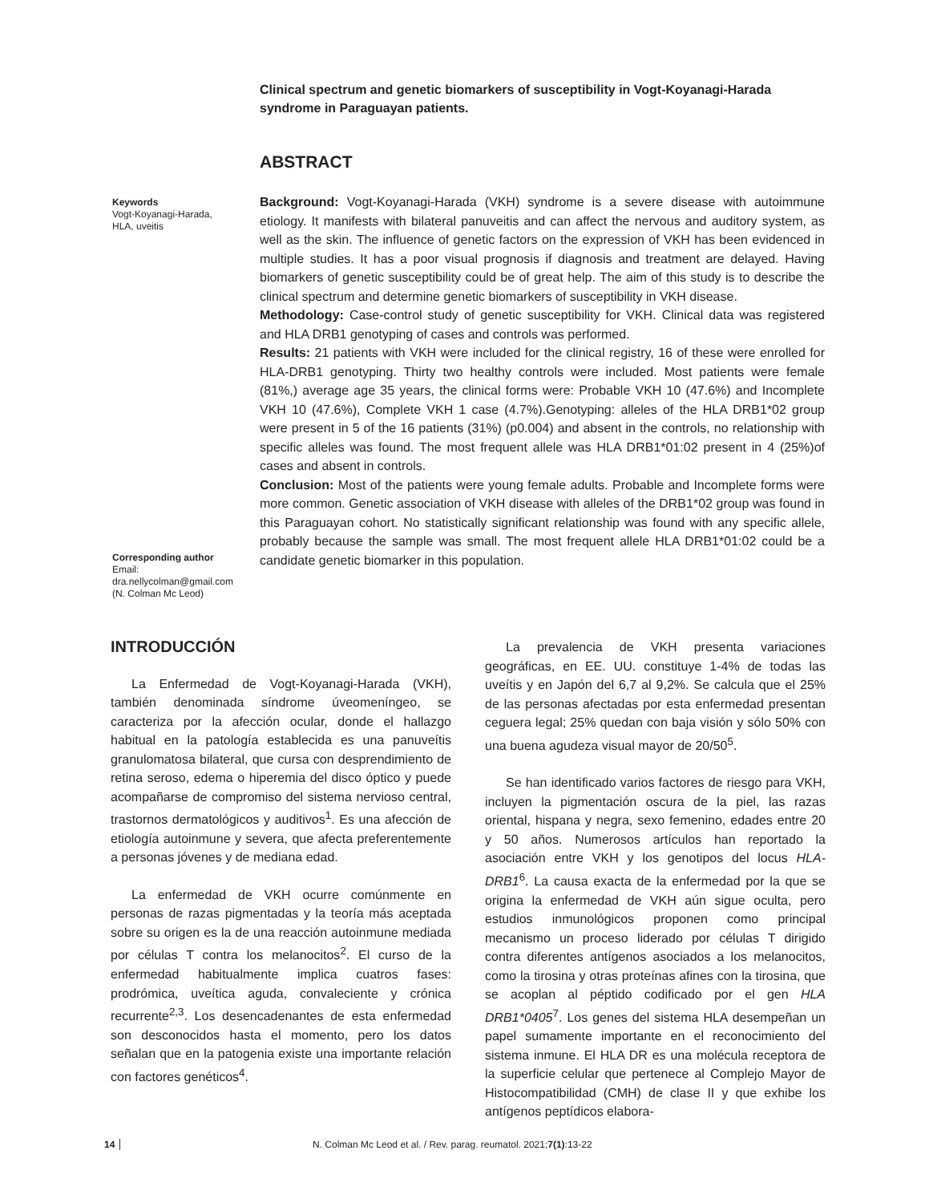Clinical spectrum and genetic biomarkers of susceptibility in Vogt-Koyanagi-Harada syndrome in Paraguayan patients.
ABSTRACT
Keywords
Vogt-Koyanagi-Harada,
HLA, uveitis
Corresponding author
Email:
dra.nellycolman@gmail.com
(N. Colman Mc Leod)
Background: Vogt-Koyanagi-Harada (VKH) syndrome is a severe disease with autoimmune etiology. It manifests with bilateral panuveitis and can affect the nervous and auditory system, as well as the skin. The influence of genetic factors on the expression of VKH has been evidenced in multiple studies. It has a poor visual prognosis if diagnosis and treatment are delayed. Having biomarkers of genetic susceptibility could be of great help. The aim of this study is to describe the clinical spectrum and determine genetic biomarkers of susceptibility in VKH disease.
Methodology: Case-control study of genetic susceptibility for VKH. Clinical data was registered and HLA DRB1 genotyping of cases and controls was performed.
Results: 21 patients with VKH were included for the clinical registry, 16 of these were enrolled for HLA-DRB1 genotyping. Thirty two healthy controls were included. Most patients were female (81%,) average age 35 years, the clinical forms were: Probable VKH 10 (47.6%) and Incomplete VKH 10 (47.6%), Complete VKH 1 case (4.7%).Genotyping: alleles of the HLA DRB1*02 group were present in 5 of the 16 patients (31%) (p0.004) and absent in the controls, no relationship with specific alleles was found. The most frequent allele was HLA DRB1*01:02 present in 4 (25%)of cases and absent in controls.
Conclusion: Most of the patients were young female adults. Probable and Incomplete forms were more common. Genetic association of VKH disease with alleles of the DRB1*02 group was found in this Paraguayan cohort. No statistically significant relationship was found with any specific allele, probably because the sample was small. The most frequent allele HLA DRB1*01:02 could be a candidate genetic biomarker in this population.
INTRODUCCIÓN
La Enfermedad de Vogt-Koyanagi-Harada (VKH), también denominada síndrome úveomeníngeo, se caracteriza por la afección ocular, donde el hallazgo habitual en la patología establecida es una panuveítis granulomatosa bilateral, que cursa con desprendimiento de retina seroso, edema o hiperemia del disco óptico y puede acompañarse de compromiso del sistema nervioso central, trastornos dermatológicos y auditivos<sup>1</sup>. Es una afección de etiología autoinmune y severa, que afecta preferentemente a personas jóvenes y de mediana edad.
La enfermedad de VKH ocurre comúnmente en personas de razas pigmentadas y la teoría más aceptada sobre su origen es la de una reacción autoinmune mediada por células T contra los melanocitos<sup>2</sup>. El curso de la enfermedad habitualmente implica cuatros fases: prodrómica, uveítica aguda, convaleciente y crónica recurrente<sup>2,3</sup>. Los desencadenantes de esta enfermedad son desconocidos hasta el momento, pero los datos señalan que en la patogenia existe una importante relación con factores genéticos<sup>4</sup>.
La prevalencia de VKH presenta variaciones geográficas, en EE. UU. constituye 1-4% de todas las uveítis y en Japón del 6,7 al 9,2%. Se calcula que el 25% de las personas afectadas por esta enfermedad presentan ceguera legal; 25% quedan con baja visión y sólo 50% con una buena agudeza visual mayor de 20/50<sup>5</sup>.
Se han identificado varios factores de riesgo para VKH, incluyen la pigmentación oscura de la piel, las razas oriental, hispana y negra, sexo femenino, edades entre 20 y 50 años. Numerosos artículos han reportado la asociación entre VKH y los genotipos del locus HLA-DRB1<sup>6</sup>. La causa exacta de la enfermedad por la que se origina la enfermedad de VKH aún sigue oculta, pero estudios inmunológicos proponen como principal mecanismo un proceso liderado por células T dirigido contra diferentes antígenos asociados a los melanocitos, como la tirosina y otras proteínas afines con la tirosina, que se acoplan al péptido codificado por el gen HLA DRB1*0405<sup>7</sup>. Los genes del sistema HLA desempeñan un papel sumamente importante en el reconocimiento del sistema inmune. El HLA DR es una molécula receptora de la superficie celular que pertenece al Complejo Mayor de Histocompatibilidad (CMH) de clase II y que exhibe los antígenos peptídicos elabora-
14 N. Colman Mc Leod et al. / Rev. parag. reumatol. 2021;7(1):13-22